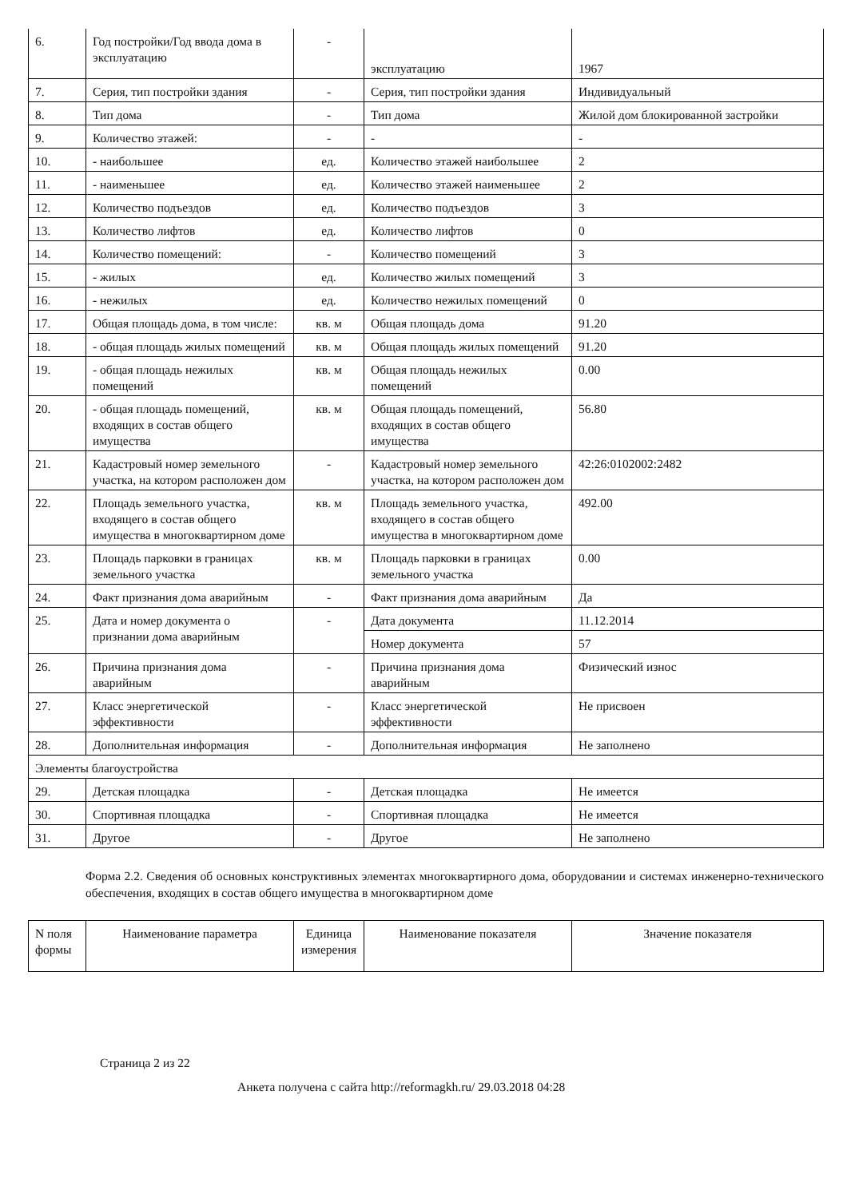| 6. | Год постройки/Год ввода дома в эксплуатацию | - | эксплуатацию | 1967 |
| 7. | Серия, тип постройки здания | - | Серия, тип постройки здания | Индивидуальный |
| 8. | Тип дома | - | Тип дома | Жилой дом блокированной застройки |
| 9. | Количество этажей: | - | - | - |
| 10. | - наибольшее | ед. | Количество этажей наибольшее | 2 |
| 11. | - наименьшее | ед. | Количество этажей наименьшее | 2 |
| 12. | Количество подъездов | ед. | Количество подъездов | 3 |
| 13. | Количество лифтов | ед. | Количество лифтов | 0 |
| 14. | Количество помещений: | - | Количество помещений | 3 |
| 15. | - жилых | ед. | Количество жилых помещений | 3 |
| 16. | - нежилых | ед. | Количество нежилых помещений | 0 |
| 17. | Общая площадь дома, в том числе: | кв. м | Общая площадь дома | 91.20 |
| 18. | - общая площадь жилых помещений | кв. м | Общая площадь жилых помещений | 91.20 |
| 19. | - общая площадь нежилых помещений | кв. м | Общая площадь нежилых помещений | 0.00 |
| 20. | - общая площадь помещений, входящих в состав общего имущества | кв. м | Общая площадь помещений, входящих в состав общего имущества | 56.80 |
| 21. | Кадастровый номер земельного участка, на котором расположен дом | - | Кадастровый номер земельного участка, на котором расположен дом | 42:26:0102002:2482 |
| 22. | Площадь земельного участка, входящего в состав общего имущества в многоквартирном доме | кв. м | Площадь земельного участка, входящего в состав общего имущества в многоквартирном доме | 492.00 |
| 23. | Площадь парковки в границах земельного участка | кв. м | Площадь парковки в границах земельного участка | 0.00 |
| 24. | Факт признания дома аварийным | - | Факт признания дома аварийным | Да |
| 25. | Дата и номер документа о признании дома аварийным | - | Дата документа | 11.12.2014 |
| | | | Номер документа | 57 |
| 26. | Причина признания дома аварийным | - | Причина признания дома аварийным | Физический износ |
| 27. | Класс энергетической эффективности | - | Класс энергетической эффективности | Не присвоен |
| 28. | Дополнительная информация | - | Дополнительная информация | Не заполнено |
| Элементы благоустройства | | | | |
| 29. | Детская площадка | - | Детская площадка | Не имеется |
| 30. | Спортивная площадка | - | Спортивная площадка | Не имеется |
| 31. | Другое | - | Другое | Не заполнено |
Форма 2.2. Сведения об основных конструктивных элементах многоквартирного дома, оборудовании и системах инженерно-технического обеспечения, входящих в состав общего имущества в многоквартирном доме
| N поля формы | Наименование параметра | Единица измерения | Наименование показателя | Значение показателя |
| --- | --- | --- | --- | --- |
Страница 2 из 22
Анкета получена с сайта http://reformagkh.ru/ 29.03.2018 04:28